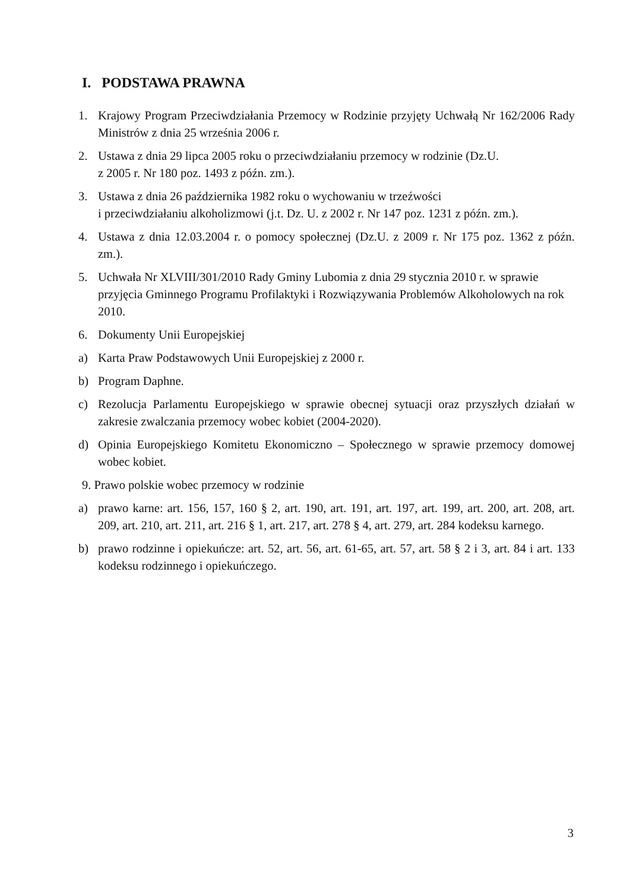I. PODSTAWA PRAWNA
1. Krajowy Program Przeciwdziałania Przemocy w Rodzinie przyjęty Uchwałą Nr 162/2006 Rady Ministrów z dnia 25 września 2006 r.
2. Ustawa z dnia 29 lipca 2005 roku o przeciwdziałaniu przemocy w rodzinie (Dz.U.
z 2005 r. Nr 180 poz. 1493 z późn. zm.).
3. Ustawa z dnia 26 października 1982 roku o wychowaniu w trzeźwości
i przeciwdziałaniu alkoholizmowi (j.t. Dz. U. z 2002 r. Nr 147 poz. 1231 z późn. zm.).
4. Ustawa z dnia 12.03.2004 r. o pomocy społecznej (Dz.U. z 2009 r. Nr 175 poz. 1362 z późn. zm.).
5. Uchwała Nr XLVIII/301/2010 Rady Gminy Lubomia z dnia 29 stycznia 2010 r. w sprawie przyjęcia Gminnego Programu Profilaktyki i Rozwiązywania Problemów Alkoholowych na rok 2010.
6. Dokumenty Unii Europejskiej
a) Karta Praw Podstawowych Unii Europejskiej z 2000 r.
b) Program Daphne.
c) Rezolucja Parlamentu Europejskiego w sprawie obecnej sytuacji oraz przyszłych działań w zakresie zwalczania przemocy wobec kobiet (2004-2020).
d) Opinia Europejskiego Komitetu Ekonomiczno – Społecznego w sprawie przemocy domowej wobec kobiet.
9. Prawo polskie wobec przemocy w rodzinie
a) prawo karne: art. 156, 157, 160 § 2, art. 190, art. 191, art. 197, art. 199, art. 200, art. 208, art. 209, art. 210, art. 211, art. 216 § 1, art. 217, art. 278 § 4, art. 279, art. 284 kodeksu karnego.
b) prawo rodzinne i opiekuńcze: art. 52, art. 56, art. 61-65, art. 57, art. 58 § 2 i 3, art. 84 i art. 133 kodeksu rodzinnego i opiekuńczego.
3